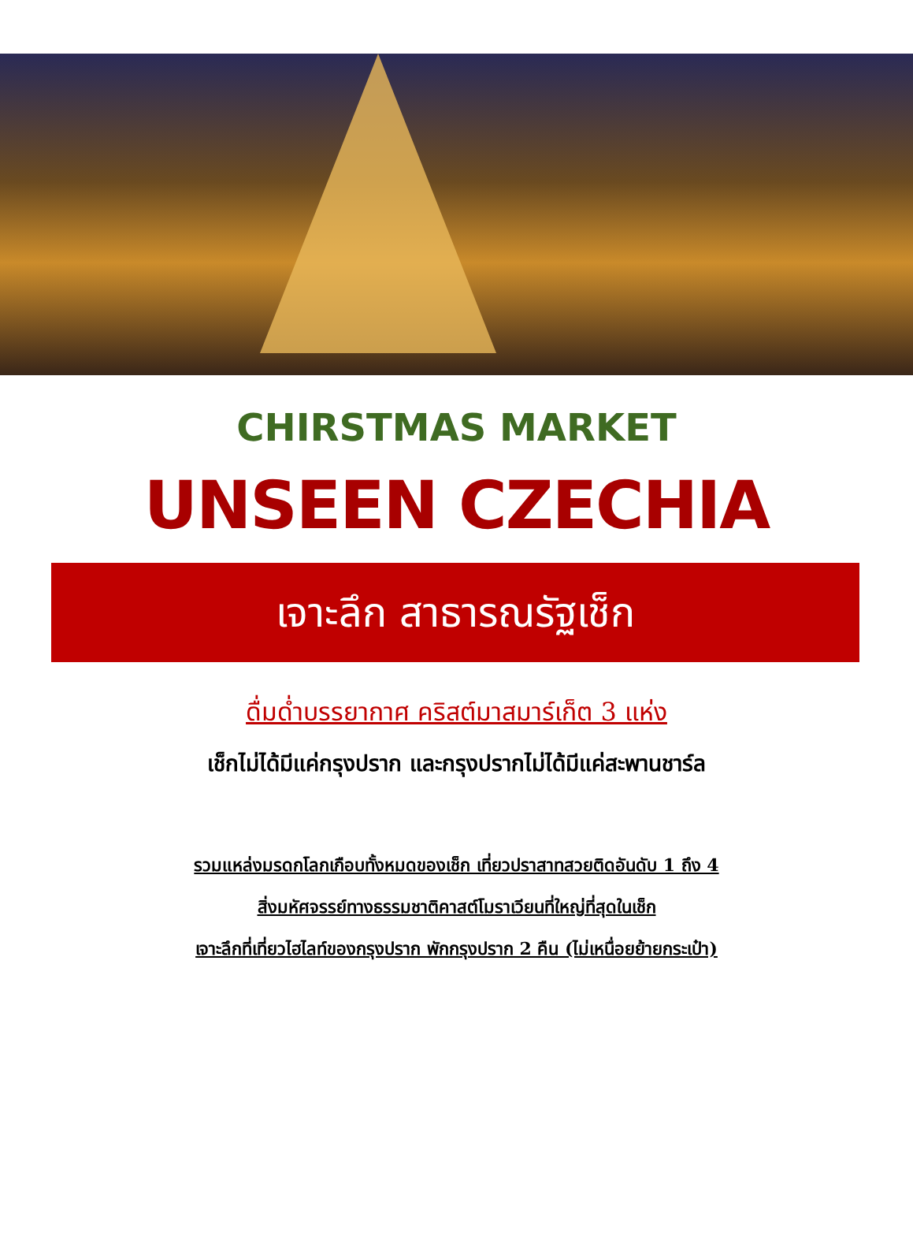CHIRSTMAS MARKET
UNSEEN CZECHIA
เจาะลึก สาธารณรัฐเช็ก
ดื่มด่ำบรรยากาศ คริสต์มาสมาร์เก็ต 3 แห่ง
เช็กไม่ได้มีแค่กรุงปราก และกรุงปรากไม่ได้มีแค่สะพานชาร์ล
รวมแหล่งมรดกโลกเกือบทั้งหมดของเช็ก เที่ยวปราสาทสวยติดอันดับ 1 ถึง 4
สิ่งมหัศจรรย์ทางธรรมชาติคาสต์โมราเวียนที่ใหญ่ที่สุดในเช็ก
เจาะลึกที่เที่ยวไฮไลท์ของกรุงปราก พักกรุงปราก 2 คืน (ไม่เหนื่อยย้ายกระเป๋า)